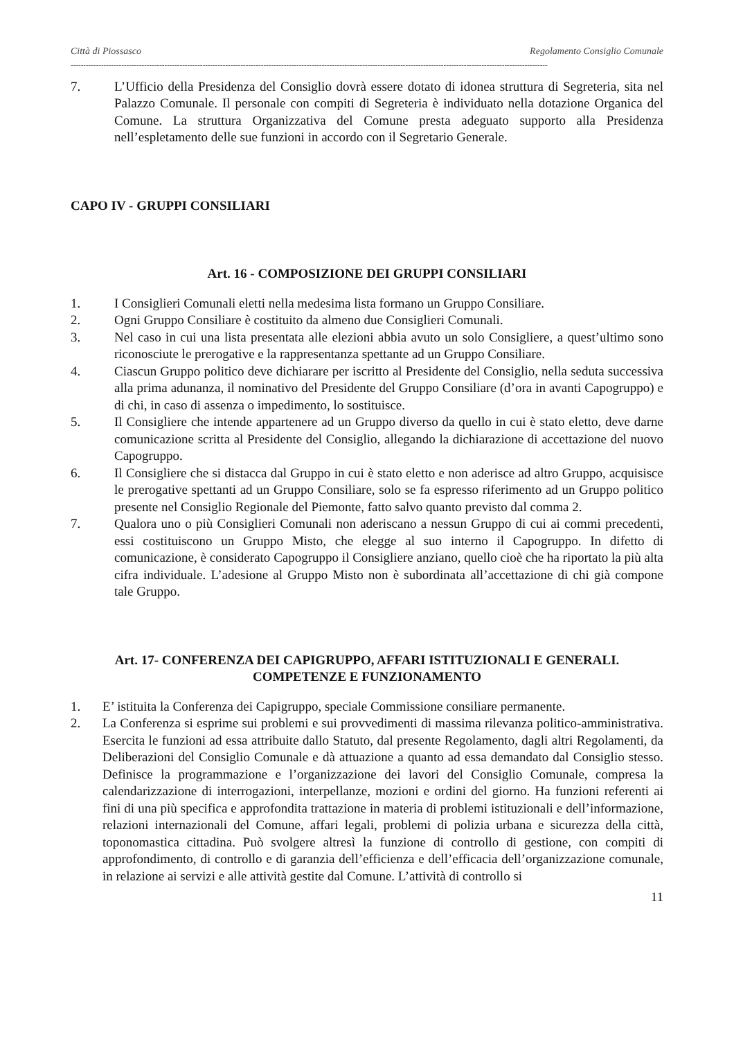Città di Piossasco Regolamento Consiglio Comunale
--------------------------------------------------------------------------------------------------------------------------------------------------------------------------------------------
7. L’Ufficio della Presidenza del Consiglio dovrà essere dotato di idonea struttura di Segreteria, sita nel Palazzo Comunale. Il personale con compiti di Segreteria è individuato nella dotazione Organica del Comune. La struttura Organizzativa del Comune presta adeguato supporto alla Presidenza nell’espletamento delle sue funzioni in accordo con il Segretario Generale.
CAPO IV - GRUPPI CONSILIARI
Art. 16 - COMPOSIZIONE DEI GRUPPI CONSILIARI
1. I Consiglieri Comunali eletti nella medesima lista formano un Gruppo Consiliare.
2. Ogni Gruppo Consiliare è costituito da almeno due Consiglieri Comunali.
3. Nel caso in cui una lista presentata alle elezioni abbia avuto un solo Consigliere, a quest’ultimo sono riconosciute le prerogative e la rappresentanza spettante ad un Gruppo Consiliare.
4. Ciascun Gruppo politico deve dichiarare per iscritto al Presidente del Consiglio, nella seduta successiva alla prima adunanza, il nominativo del Presidente del Gruppo Consiliare (d’ora in avanti Capogruppo) e di chi, in caso di assenza o impedimento, lo sostituisce.
5. Il Consigliere che intende appartenere ad un Gruppo diverso da quello in cui è stato eletto, deve darne comunicazione scritta al Presidente del Consiglio, allegando la dichiarazione di accettazione del nuovo Capogruppo.
6. Il Consigliere che si distacca dal Gruppo in cui è stato eletto e non aderisce ad altro Gruppo, acquisisce le prerogative spettanti ad un Gruppo Consiliare, solo se fa espresso riferimento ad un Gruppo politico presente nel Consiglio Regionale del Piemonte, fatto salvo quanto previsto dal comma 2.
7. Qualora uno o più Consiglieri Comunali non aderiscano a nessun Gruppo di cui ai commi precedenti, essi costituiscono un Gruppo Misto, che elegge al suo interno il Capogruppo. In difetto di comunicazione, è considerato Capogruppo il Consigliere anziano, quello cioè che ha riportato la più alta cifra individuale. L’adesione al Gruppo Misto non è subordinata all’accettazione di chi già compone tale Gruppo.
Art. 17- CONFERENZA DEI CAPIGRUPPO, AFFARI ISTITUZIONALI E GENERALI.
COMPETENZE E FUNZIONAMENTO
1. E’ istituita la Conferenza dei Capigruppo, speciale Commissione consiliare permanente.
2. La Conferenza si esprime sui problemi e sui provvedimenti di massima rilevanza politico-amministrativa. Esercita le funzioni ad essa attribuite dallo Statuto, dal presente Regolamento, dagli altri Regolamenti, da Deliberazioni del Consiglio Comunale e dà attuazione a quanto ad essa demandato dal Consiglio stesso. Definisce la programmazione e l’organizzazione dei lavori del Consiglio Comunale, compresa la calendarizzazione di interrogazioni, interpellanze, mozioni e ordini del giorno. Ha funzioni referenti ai fini di una più specifica e approfondita trattazione in materia di problemi istituzionali e dell’informazione, relazioni internazionali del Comune, affari legali, problemi di polizia urbana e sicurezza della città, toponomastica cittadina. Può svolgere altresì la funzione di controllo di gestione, con compiti di approfondimento, di controllo e di garanzia dell’efficienza e dell’efficacia dell’organizzazione comunale, in relazione ai servizi e alle attività gestite dal Comune. L’attività di controllo si
11